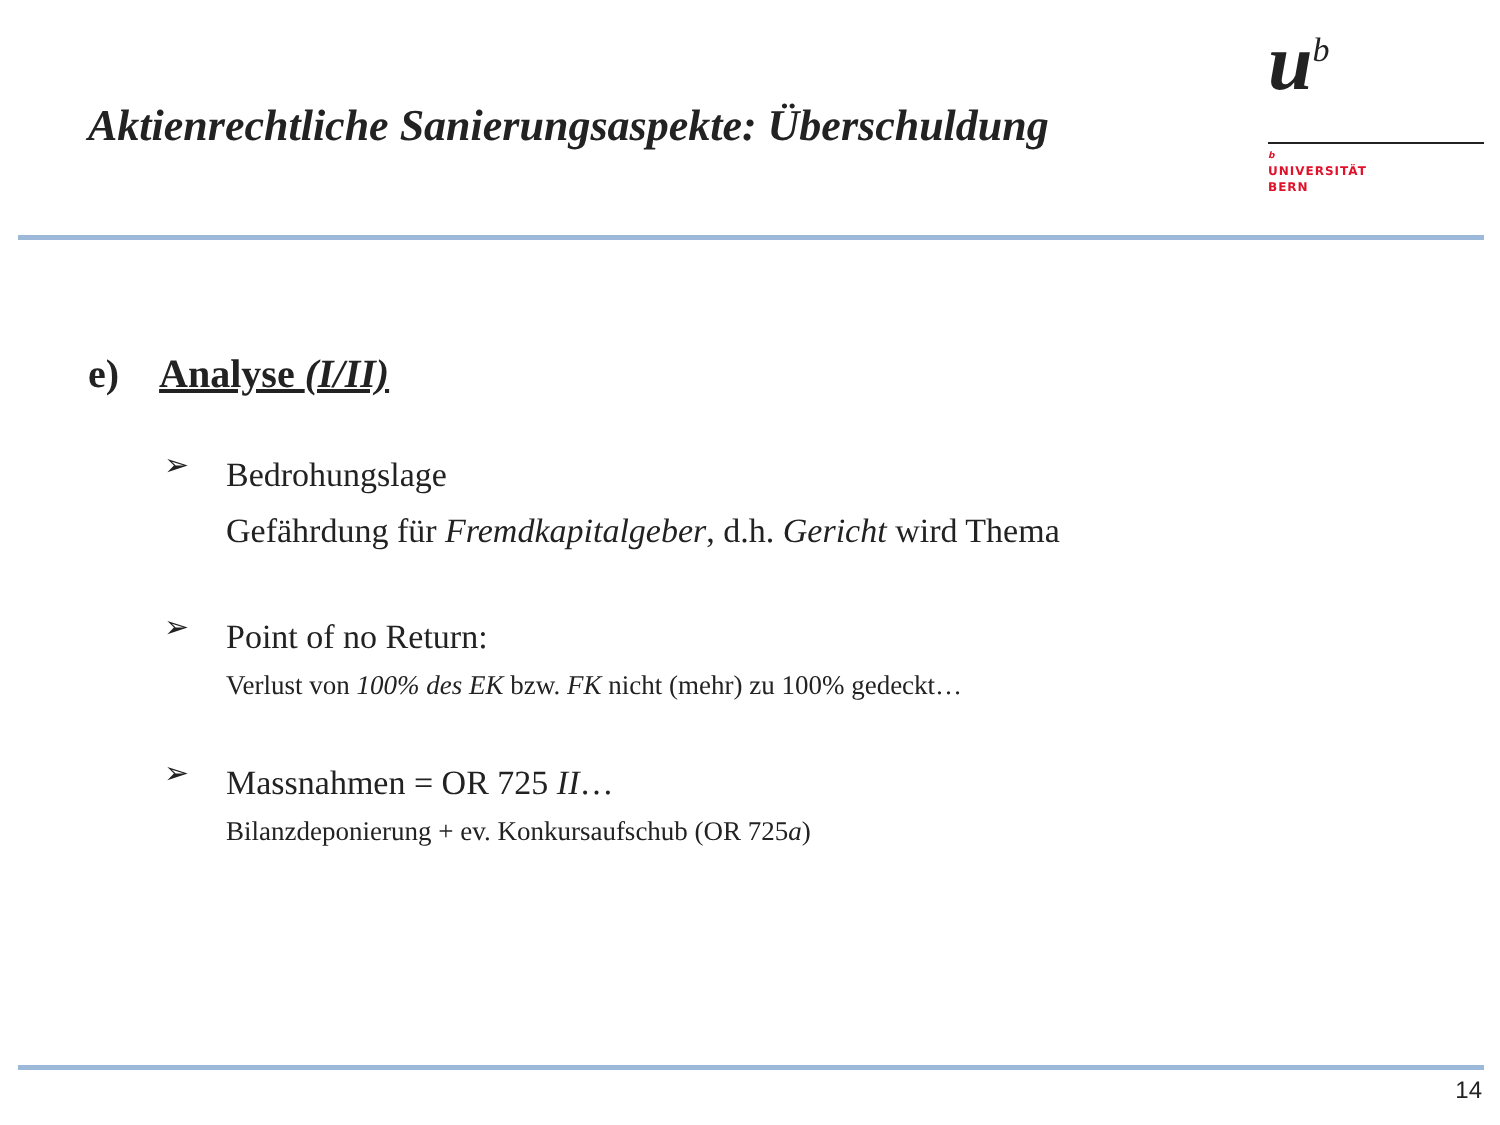Aktienrechtliche Sanierungsaspekte: Überschuldung
u<sup>b</sup>
b
UNIVERSITÄT
BERN
e) Analyse (I/II)
➢
Bedrohungslage
Gefährdung für Fremdkapitalgeber, d.h. Gericht wird Thema
➢
Point of no Return:
Verlust von 100% des EK bzw. FK nicht (mehr) zu 100% gedeckt…
➢
Massnahmen = OR 725 II…
Bilanzdeponierung + ev. Konkursaufschub (OR 725a)
14